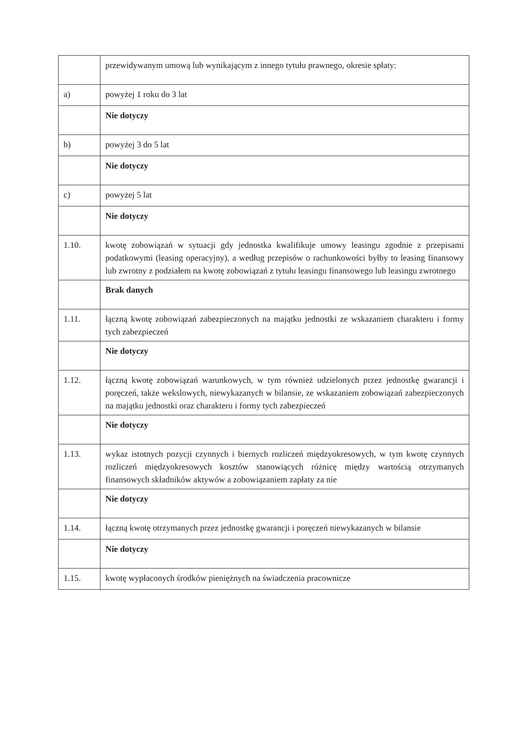| | przewidywanym umową lub wynikającym z innego tytułu prawnego, okresie spłaty: |
| a) | powyżej 1 roku do 3 lat |
| | Nie dotyczy |
| b) | powyżej 3 do 5 lat |
| | Nie dotyczy |
| c) | powyżej 5 lat |
| | Nie dotyczy |
| 1.10. | kwotę zobowiązań w sytuacji gdy jednostka kwalifikuje umowy leasingu zgodnie z przepisami podatkowymi (leasing operacyjny), a według przepisów o rachunkowości byłby to leasing finansowy lub zwrotny z podziałem na kwotę zobowiązań z tytułu leasingu finansowego lub leasingu zwrotnego |
| | Brak danych |
| 1.11. | łączną kwotę zobowiązań zabezpieczonych na majątku jednostki ze wskazaniem charakteru i formy tych zabezpieczeń |
| | Nie dotyczy |
| 1.12. | łączną kwotę zobowiązań warunkowych, w tym również udzielonych przez jednostkę gwarancji i poręczeń, także wekslowych, niewykazanych w bilansie, ze wskazaniem zobowiązań zabezpieczonych na majątku jednostki oraz charakteru i formy tych zabezpieczeń |
| | Nie dotyczy |
| 1.13. | wykaz istotnych pozycji czynnych i biernych rozliczeń międzyokresowych, w tym kwotę czynnych rozliczeń międzyokresowych kosztów stanowiących różnicę między wartością otrzymanych finansowych składników aktywów a zobowiązaniem zapłaty za nie |
| | Nie dotyczy |
| 1.14. | łączną kwotę otrzymanych przez jednostkę gwarancji i poręczeń niewykazanych w bilansie |
| | Nie dotyczy |
| 1.15. | kwotę wypłaconych środków pieniężnych na świadczenia pracownicze |